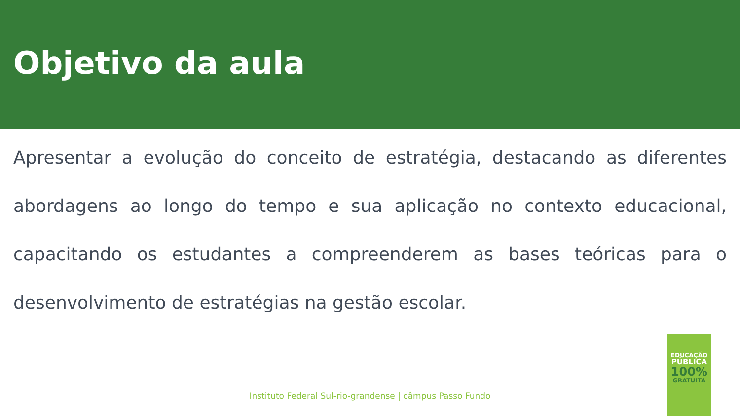Objetivo da aula
Apresentar a evolução do conceito de estratégia, destacando as diferentes abordagens ao longo do tempo e sua aplicação no contexto educacional, capacitando os estudantes a compreenderem as bases teóricas para o desenvolvimento de estratégias na gestão escolar.
Instituto Federal Sul-rio-grandense | câmpus Passo Fundo
EDUCAÇÃO
PÚBLICA
100%
GRATUITA